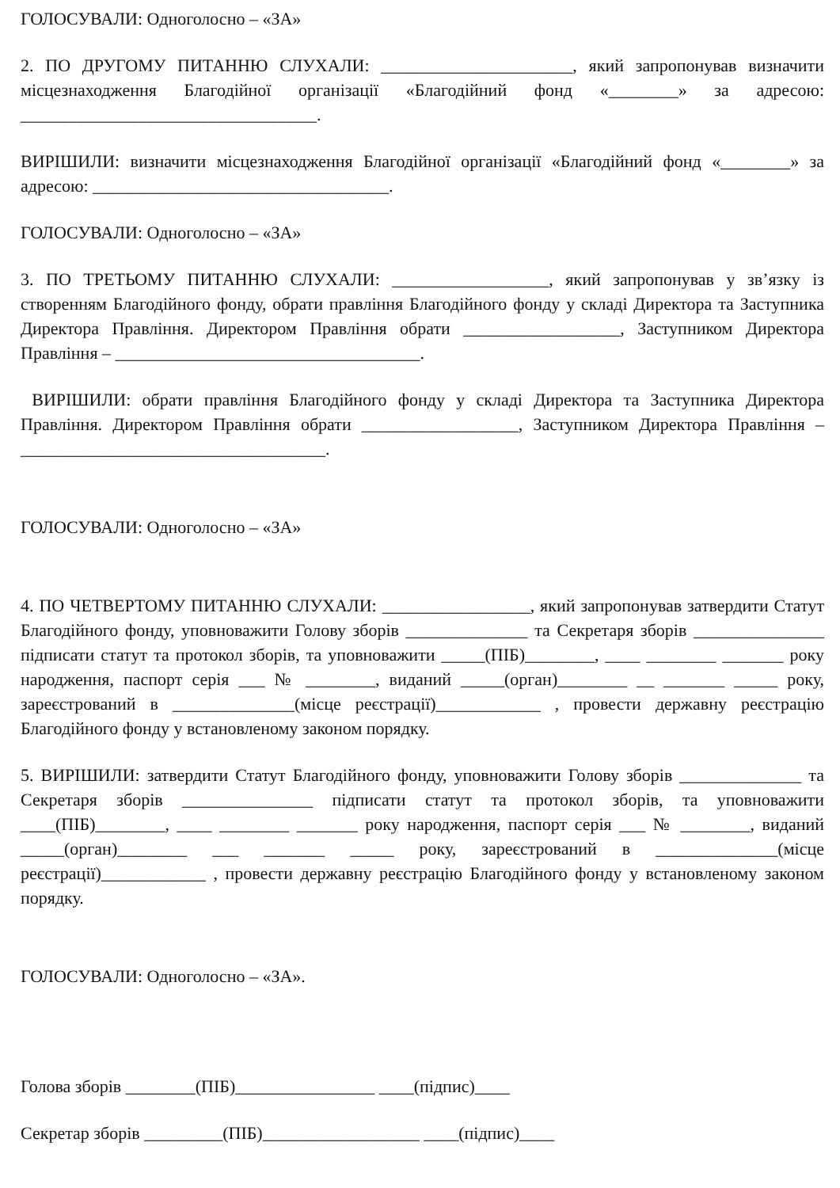ГОЛОСУВАЛИ: Одноголосно – «ЗА»
2. ПО ДРУГОМУ ПИТАННЮ СЛУХАЛИ: ______________________, який запропонував визначити місцезнаходження Благодійної організації «Благодійний фонд «________» за адресою: __________________________________.
ВИРІШИЛИ: визначити місцезнаходження Благодійної організації «Благодійний фонд «________» за адресою: __________________________________.
ГОЛОСУВАЛИ: Одноголосно – «ЗА»
3. ПО ТРЕТЬОМУ ПИТАННЮ СЛУХАЛИ: __________________, який запропонував у зв’язку із створенням Благодійного фонду, обрати правління Благодійного фонду у складі Директора та Заступника Директора Правління. Директором Правління обрати __________________, Заступником Директора Правління – ___________________________________.
ВИРІШИЛИ: обрати правління Благодійного фонду у складі Директора та Заступника Директора Правління. Директором Правління обрати __________________, Заступником Директора Правління – ___________________________________.
ГОЛОСУВАЛИ: Одноголосно – «ЗА»
4. ПО ЧЕТВЕРТОМУ ПИТАННЮ СЛУХАЛИ: _________________, який запропонував затвердити Статут Благодійного фонду, уповноважити Голову зборів ______________ та Секретаря зборів _______________ підписати статут та протокол зборів, та уповноважити _____(ПІБ)________, ____ ________ _______ року народження, паспорт серія ___ № ________, виданий _____(орган)________ __ _______ _____ року, зареєстрований в ______________(місце реєстрації)____________ , провести державну реєстрацію Благодійного фонду у встановленому законом порядку.
5. ВИРІШИЛИ: затвердити Статут Благодійного фонду, уповноважити Голову зборів ______________ та Секретаря зборів _______________ підписати статут та протокол зборів, та уповноважити ____(ПІБ)________, ____ ________ _______ року народження, паспорт серія ___ № ________, виданий _____(орган)________ ___ _______ _____ року, зареєстрований в ______________(місце реєстрації)____________ , провести державну реєстрацію Благодійного фонду у встановленому законом порядку.
ГОЛОСУВАЛИ: Одноголосно – «ЗА».
Голова зборів ________(ПІБ)________________ ____(підпис)____
Секретар зборів _________(ПІБ)__________________ ____(підпис)____